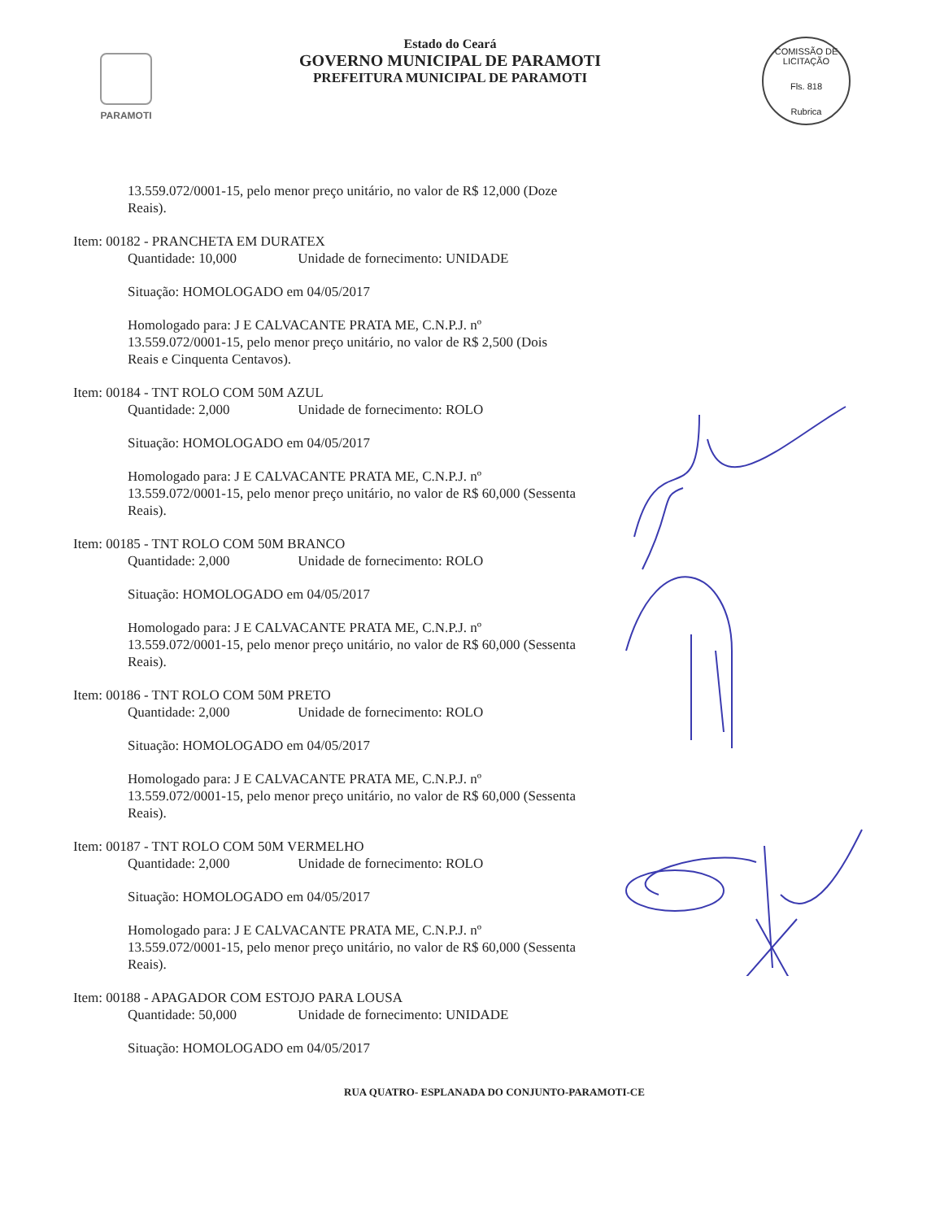PARAMOTI
Estado do Ceará
GOVERNO MUNICIPAL DE PARAMOTI
PREFEITURA MUNICIPAL DE PARAMOTI
COMISSÃO DE LICITAÇÃO
Fls. 818
Rubrica
13.559.072/0001-15, pelo menor preço unitário, no valor de R$ 12,000 (Doze Reais).
Item: 00182 - PRANCHETA EM DURATEX
Quantidade: 10,000 Unidade de fornecimento: UNIDADE
Situação: HOMOLOGADO em 04/05/2017
Homologado para: J E CALVACANTE PRATA ME, C.N.P.J. nº 13.559.072/0001-15, pelo menor preço unitário, no valor de R$ 2,500 (Dois Reais e Cinquenta Centavos).
Item: 00184 - TNT ROLO COM 50M AZUL
Quantidade: 2,000 Unidade de fornecimento: ROLO
Situação: HOMOLOGADO em 04/05/2017
Homologado para: J E CALVACANTE PRATA ME, C.N.P.J. nº 13.559.072/0001-15, pelo menor preço unitário, no valor de R$ 60,000 (Sessenta Reais).
Item: 00185 - TNT ROLO COM 50M BRANCO
Quantidade: 2,000 Unidade de fornecimento: ROLO
Situação: HOMOLOGADO em 04/05/2017
Homologado para: J E CALVACANTE PRATA ME, C.N.P.J. nº 13.559.072/0001-15, pelo menor preço unitário, no valor de R$ 60,000 (Sessenta Reais).
Item: 00186 - TNT ROLO COM 50M PRETO
Quantidade: 2,000 Unidade de fornecimento: ROLO
Situação: HOMOLOGADO em 04/05/2017
Homologado para: J E CALVACANTE PRATA ME, C.N.P.J. nº 13.559.072/0001-15, pelo menor preço unitário, no valor de R$ 60,000 (Sessenta Reais).
Item: 00187 - TNT ROLO COM 50M VERMELHO
Quantidade: 2,000 Unidade de fornecimento: ROLO
Situação: HOMOLOGADO em 04/05/2017
Homologado para: J E CALVACANTE PRATA ME, C.N.P.J. nº 13.559.072/0001-15, pelo menor preço unitário, no valor de R$ 60,000 (Sessenta Reais).
Item: 00188 - APAGADOR COM ESTOJO PARA LOUSA
Quantidade: 50,000 Unidade de fornecimento: UNIDADE
Situação: HOMOLOGADO em 04/05/2017
RUA QUATRO- ESPLANADA DO CONJUNTO-PARAMOTI-CE